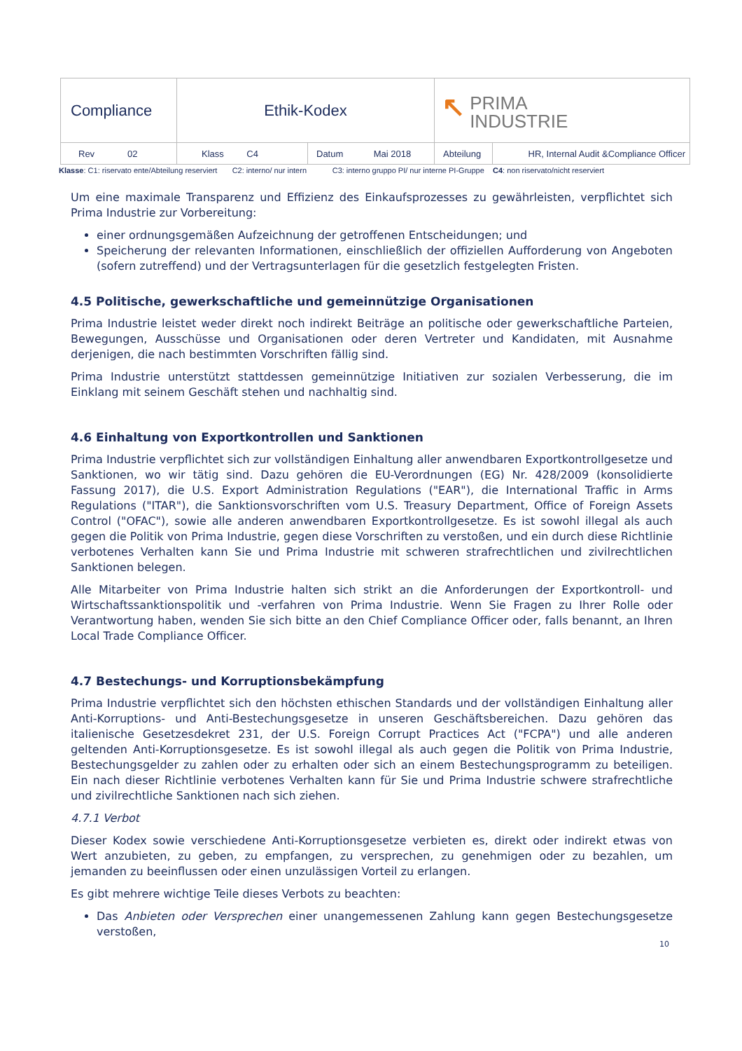| Compliance | Ethik-Kodex | | ↖ PRIMA INDUSTRIE | |
| Rev 02 | Klass C4 | Datum Mai 2018 | Abteilung | HR, Internal Audit &Compliance Officer |
Klasse: C1: riservato ente/Abteilung reserviert C2: interno/ nur intern C3: interno gruppo PI/ nur interne PI-Gruppe C4: non riservato/nicht reserviert
Um eine maximale Transparenz und Effizienz des Einkaufsprozesses zu gewährleisten, verpflichtet sich Prima Industrie zur Vorbereitung:
einer ordnungsgemäßen Aufzeichnung der getroffenen Entscheidungen; und
Speicherung der relevanten Informationen, einschließlich der offiziellen Aufforderung von Angeboten (sofern zutreffend) und der Vertragsunterlagen für die gesetzlich festgelegten Fristen.
4.5 Politische, gewerkschaftliche und gemeinnützige Organisationen
Prima Industrie leistet weder direkt noch indirekt Beiträge an politische oder gewerkschaftliche Parteien, Bewegungen, Ausschüsse und Organisationen oder deren Vertreter und Kandidaten, mit Ausnahme derjenigen, die nach bestimmten Vorschriften fällig sind.
Prima Industrie unterstützt stattdessen gemeinnützige Initiativen zur sozialen Verbesserung, die im Einklang mit seinem Geschäft stehen und nachhaltig sind.
4.6 Einhaltung von Exportkontrollen und Sanktionen
Prima Industrie verpflichtet sich zur vollständigen Einhaltung aller anwendbaren Exportkontrollgesetze und Sanktionen, wo wir tätig sind. Dazu gehören die EU-Verordnungen (EG) Nr. 428/2009 (konsolidierte Fassung 2017), die U.S. Export Administration Regulations ("EAR"), die International Traffic in Arms Regulations ("ITAR"), die Sanktionsvorschriften vom U.S. Treasury Department, Office of Foreign Assets Control ("OFAC"), sowie alle anderen anwendbaren Exportkontrollgesetze. Es ist sowohl illegal als auch gegen die Politik von Prima Industrie, gegen diese Vorschriften zu verstoßen, und ein durch diese Richtlinie verbotenes Verhalten kann Sie und Prima Industrie mit schweren strafrechtlichen und zivilrechtlichen Sanktionen belegen.
Alle Mitarbeiter von Prima Industrie halten sich strikt an die Anforderungen der Exportkontroll- und Wirtschaftssanktionspolitik und -verfahren von Prima Industrie. Wenn Sie Fragen zu Ihrer Rolle oder Verantwortung haben, wenden Sie sich bitte an den Chief Compliance Officer oder, falls benannt, an Ihren Local Trade Compliance Officer.
4.7 Bestechungs- und Korruptionsbekämpfung
Prima Industrie verpflichtet sich den höchsten ethischen Standards und der vollständigen Einhaltung aller Anti-Korruptions- und Anti-Bestechungsgesetze in unseren Geschäftsbereichen. Dazu gehören das italienische Gesetzesdekret 231, der U.S. Foreign Corrupt Practices Act ("FCPA") und alle anderen geltenden Anti-Korruptionsgesetze. Es ist sowohl illegal als auch gegen die Politik von Prima Industrie, Bestechungsgelder zu zahlen oder zu erhalten oder sich an einem Bestechungsprogramm zu beteiligen. Ein nach dieser Richtlinie verbotenes Verhalten kann für Sie und Prima Industrie schwere strafrechtliche und zivilrechtliche Sanktionen nach sich ziehen.
4.7.1 Verbot
Dieser Kodex sowie verschiedene Anti-Korruptionsgesetze verbieten es, direkt oder indirekt etwas von Wert anzubieten, zu geben, zu empfangen, zu versprechen, zu genehmigen oder zu bezahlen, um jemanden zu beeinflussen oder einen unzulässigen Vorteil zu erlangen.
Es gibt mehrere wichtige Teile dieses Verbots zu beachten:
Das Anbieten oder Versprechen einer unangemessenen Zahlung kann gegen Bestechungsgesetze verstoßen,
10